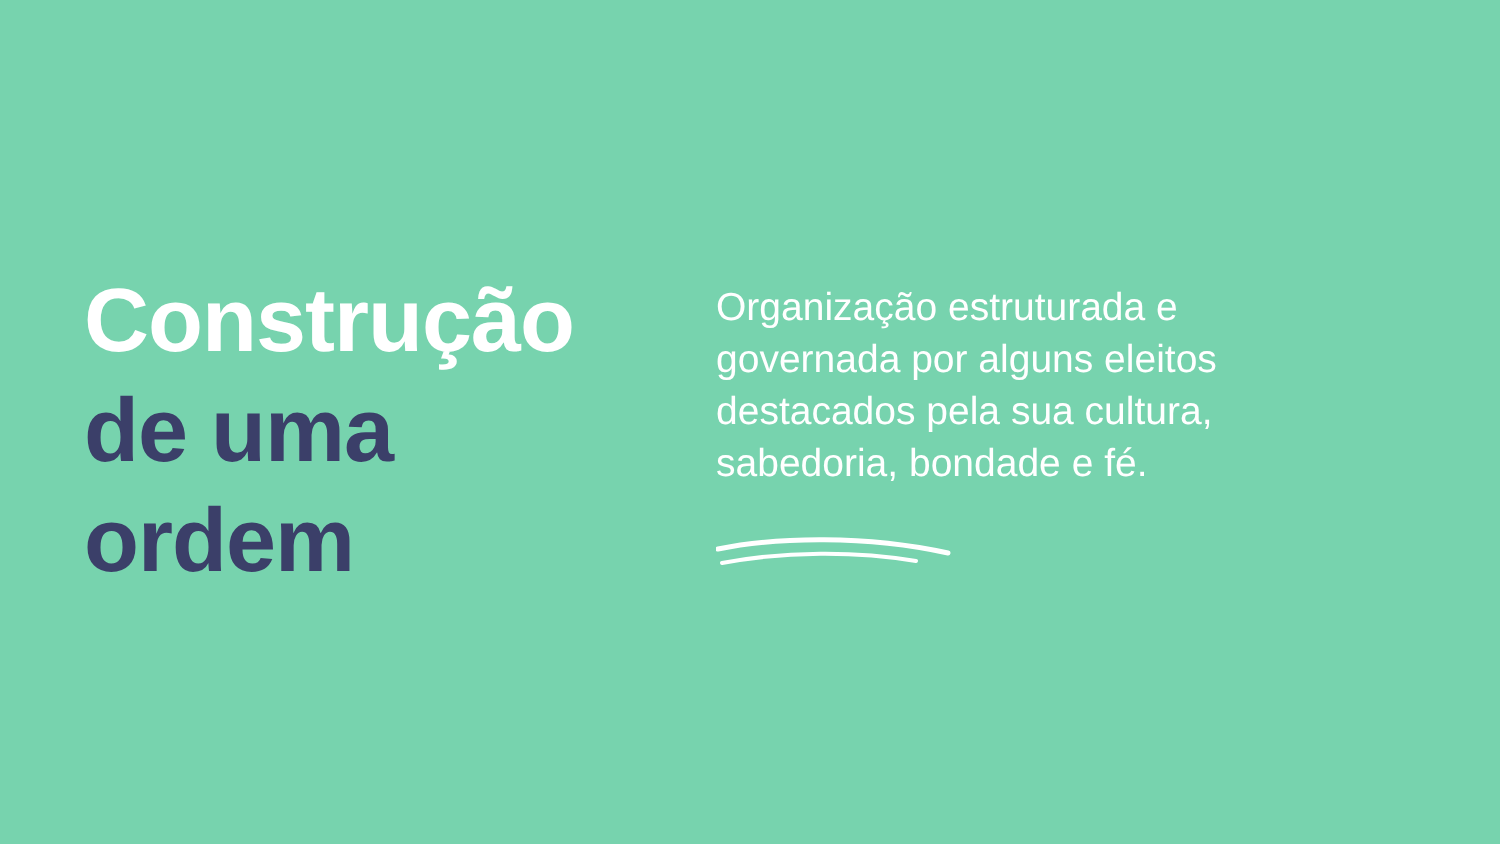Construção
de uma
ordem
Organização estruturada e governada por alguns eleitos destacados pela sua cultura, sabedoria, bondade e fé.